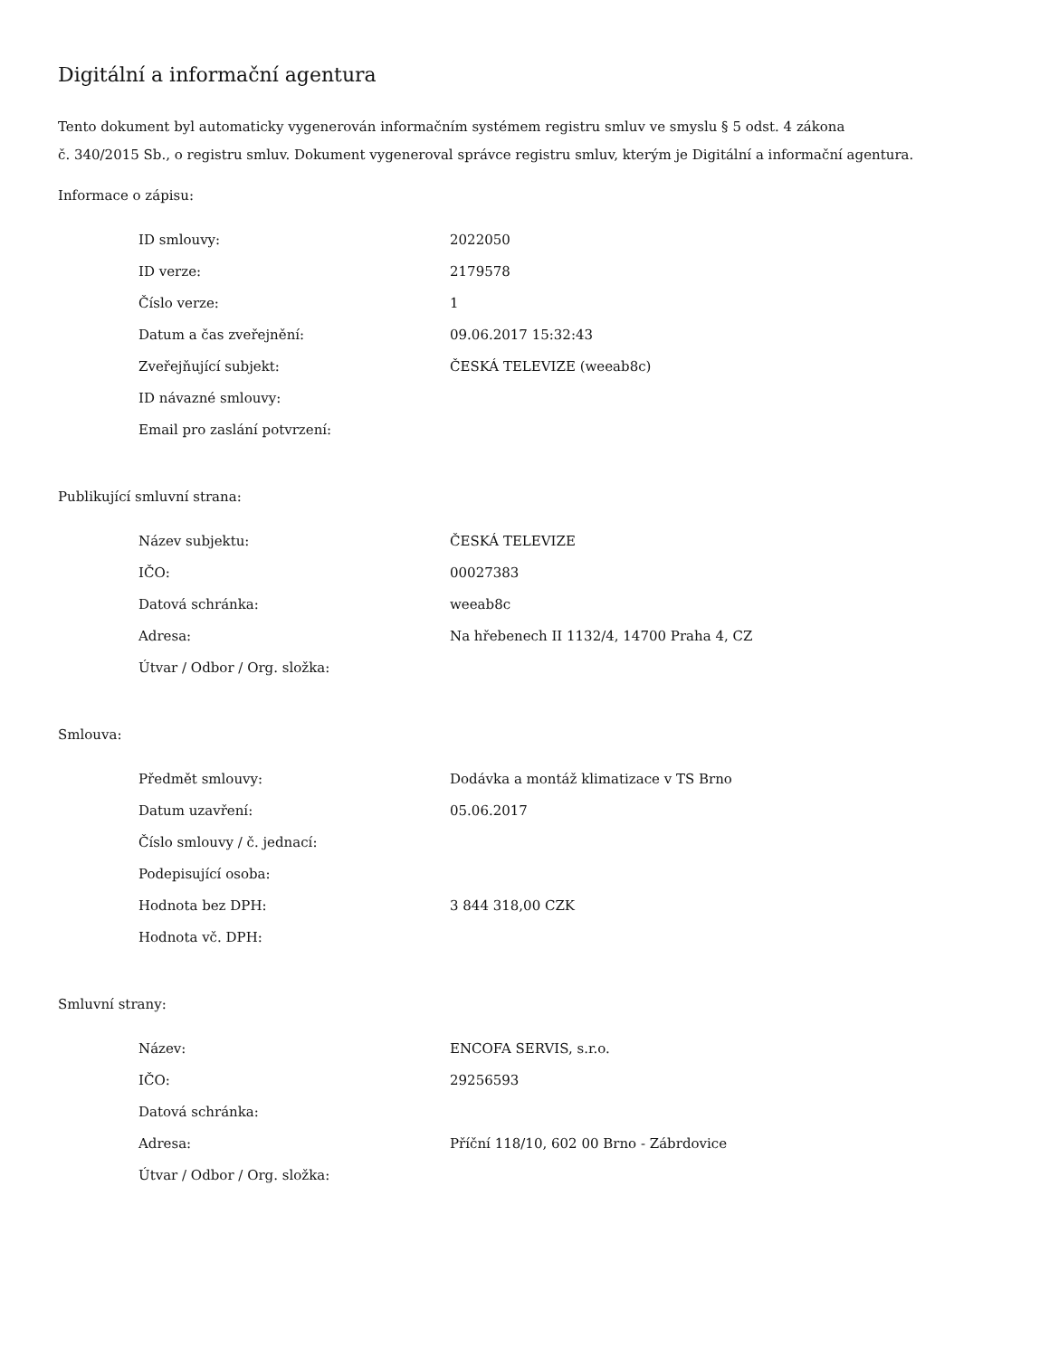Digitální a informační agentura
Tento dokument byl automaticky vygenerován informačním systémem registru smluv ve smyslu § 5 odst. 4 zákona
č. 340/2015 Sb., o registru smluv. Dokument vygeneroval správce registru smluv, kterým je Digitální a informační agentura.
Informace o zápisu:
| ID smlouvy: | 2022050 |
| ID verze: | 2179578 |
| Číslo verze: | 1 |
| Datum a čas zveřejnění: | 09.06.2017 15:32:43 |
| Zveřejňující subjekt: | ČESKÁ TELEVIZE (weeab8c) |
| ID návazné smlouvy: | |
| Email pro zaslání potvrzení: | |
Publikující smluvní strana:
| Název subjektu: | ČESKÁ TELEVIZE |
| IČO: | 00027383 |
| Datová schránka: | weeab8c |
| Adresa: | Na hřebenech II 1132/4, 14700 Praha 4, CZ |
| Útvar / Odbor / Org. složka: | |
Smlouva:
| Předmět smlouvy: | Dodávka a montáž klimatizace v TS Brno |
| Datum uzavření: | 05.06.2017 |
| Číslo smlouvy / č. jednací: | |
| Podepisující osoba: | |
| Hodnota bez DPH: | 3 844 318,00 CZK |
| Hodnota vč. DPH: | |
Smluvní strany:
| Název: | ENCOFA SERVIS, s.r.o. |
| IČO: | 29256593 |
| Datová schránka: | |
| Adresa: | Příční 118/10, 602 00 Brno - Zábrdovice |
| Útvar / Odbor / Org. složka: | |